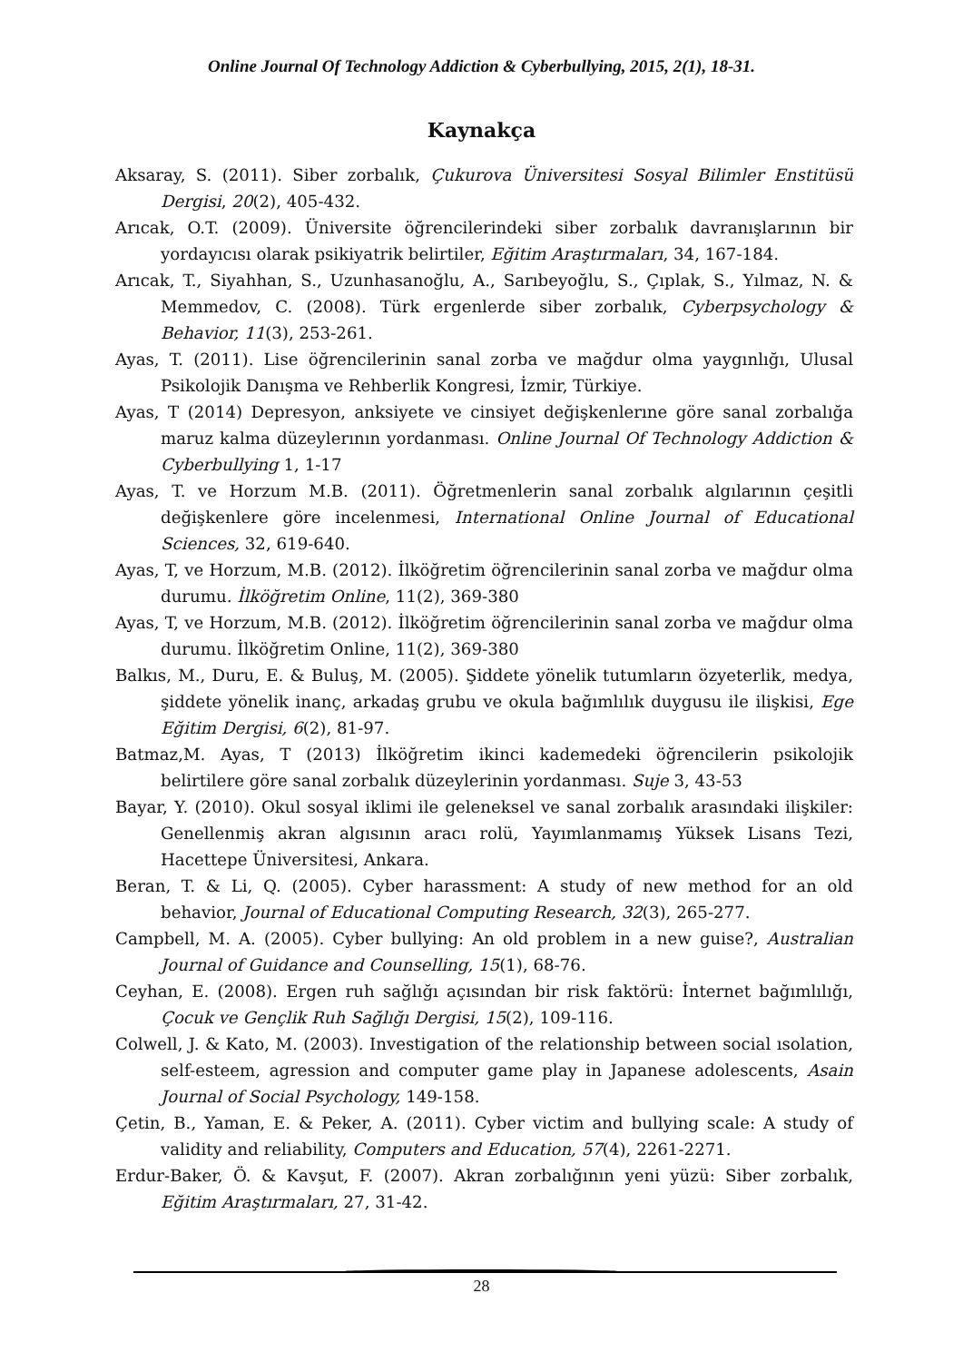Online Journal Of Technology Addiction & Cyberbullying, 2015, 2(1), 18-31.
Kaynakça
Aksaray, S. (2011). Siber zorbalık, Çukurova Üniversitesi Sosyal Bilimler Enstitüsü Dergisi, 20(2), 405-432.
Arıcak, O.T. (2009). Üniversite öğrencilerindeki siber zorbalık davranışlarının bir yordayıcısı olarak psikiyatrik belirtiler, Eğitim Araştırmaları, 34, 167-184.
Arıcak, T., Siyahhan, S., Uzunhasanoğlu, A., Sarıbeyoğlu, S., Çıplak, S., Yılmaz, N. & Memmedov, C. (2008). Türk ergenlerde siber zorbalık, Cyberpsychology & Behavior, 11(3), 253-261.
Ayas, T. (2011). Lise öğrencilerinin sanal zorba ve mağdur olma yaygınlığı, Ulusal Psikolojik Danışma ve Rehberlik Kongresi, İzmir, Türkiye.
Ayas, T (2014) Depresyon, anksiyete ve cinsiyet değişkenlerıne göre sanal zorbalığa maruz kalma düzeylerının yordanması. Online Journal Of Technology Addiction & Cyberbullying 1, 1-17
Ayas, T. ve Horzum M.B. (2011). Öğretmenlerin sanal zorbalık algılarının çeşitli değişkenlere göre incelenmesi, International Online Journal of Educational Sciences, 32, 619-640.
Ayas, T, ve Horzum, M.B. (2012). İlköğretim öğrencilerinin sanal zorba ve mağdur olma durumu. İlköğretim Online, 11(2), 369-380
Ayas, T, ve Horzum, M.B. (2012). İlköğretim öğrencilerinin sanal zorba ve mağdur olma durumu. İlköğretim Online, 11(2), 369-380
Balkıs, M., Duru, E. & Buluş, M. (2005). Şiddete yönelik tutumların özyeterlik, medya, şiddete yönelik inanç, arkadaş grubu ve okula bağımlılık duygusu ile ilişkisi, Ege Eğitim Dergisi, 6(2), 81-97.
Batmaz,M. Ayas, T (2013) İlköğretim ikinci kademedeki öğrencilerin psikolojik belirtilere göre sanal zorbalık düzeylerinin yordanması. Suje 3, 43-53
Bayar, Y. (2010). Okul sosyal iklimi ile geleneksel ve sanal zorbalık arasındaki ilişkiler: Genellenmiş akran algısının aracı rolü, Yayımlanmamış Yüksek Lisans Tezi, Hacettepe Üniversitesi, Ankara.
Beran, T. & Li, Q. (2005). Cyber harassment: A study of new method for an old behavior, Journal of Educational Computing Research, 32(3), 265-277.
Campbell, M. A. (2005). Cyber bullying: An old problem in a new guise?, Australian Journal of Guidance and Counselling, 15(1), 68-76.
Ceyhan, E. (2008). Ergen ruh sağlığı açısından bir risk faktörü: İnternet bağımlılığı, Çocuk ve Gençlik Ruh Sağlığı Dergisi, 15(2), 109-116.
Colwell, J. & Kato, M. (2003). Investigation of the relationship between social ısolation, self-esteem, agression and computer game play in Japanese adolescents, Asain Journal of Social Psychology, 149-158.
Çetin, B., Yaman, E. & Peker, A. (2011). Cyber victim and bullying scale: A study of validity and reliability, Computers and Education, 57(4), 2261-2271.
Erdur-Baker, Ö. & Kavşut, F. (2007). Akran zorbalığının yeni yüzü: Siber zorbalık, Eğitim Araştırmaları, 27, 31-42.
28